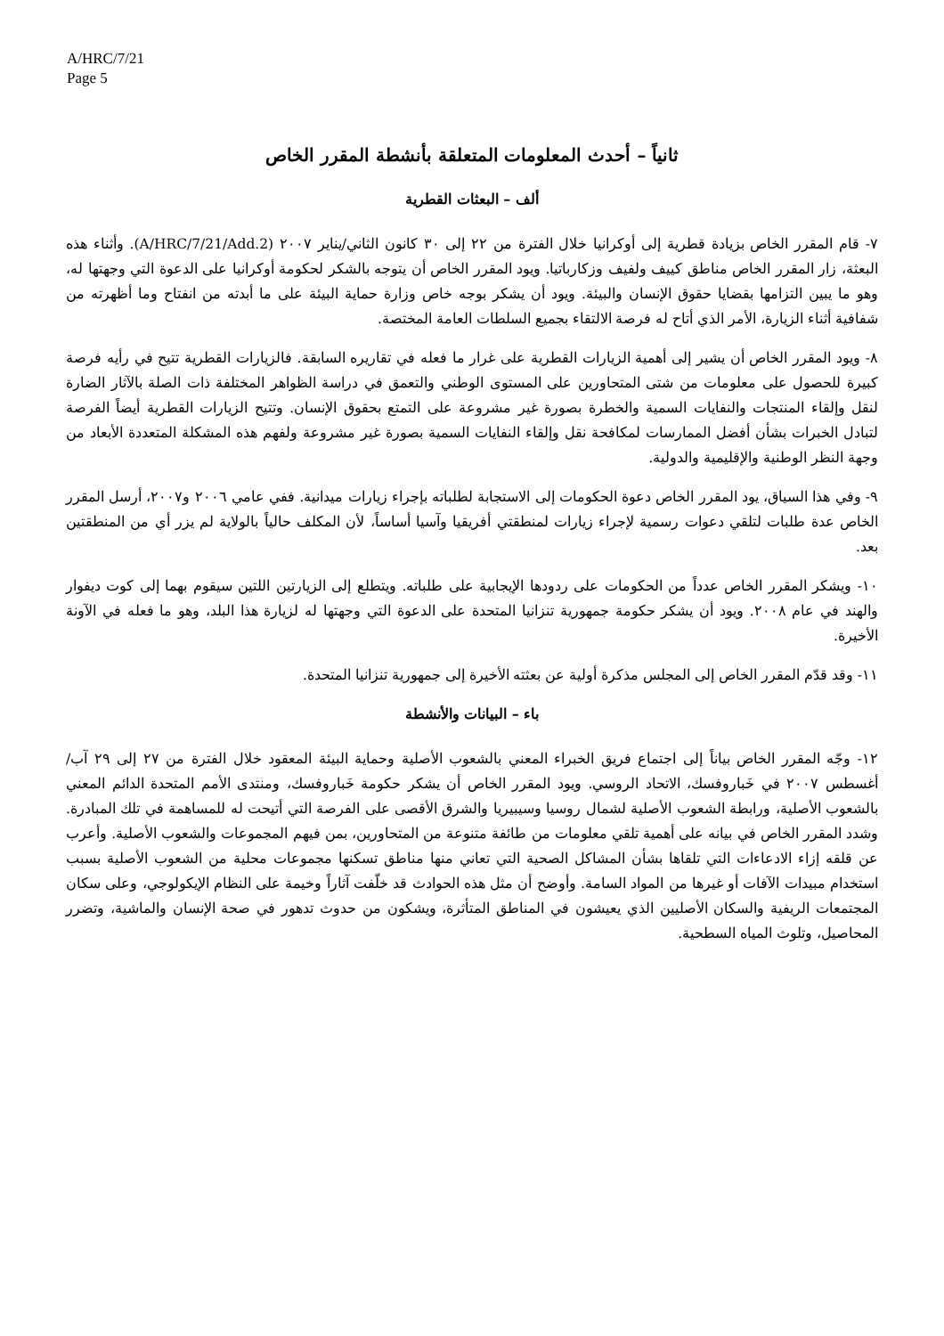A/HRC/7/21
Page 5
ثانياً – أحدث المعلومات المتعلقة بأنشطة المقرر الخاص
ألف – البعثات القطرية
٧- قام المقرر الخاص بزيادة قطرية إلى أوكرانيا خلال الفترة من ٢٢ إلى ٣٠ كانون الثاني/يناير ٢٠٠٧ (A/HRC/7/21/Add.2). وأثناء هذه البعثة، زار المقرر الخاص مناطق كييف ولفيف وزكارباتيا. ويود المقرر الخاص أن يتوجه بالشكر لحكومة أوكرانيا على الدعوة التي وجهتها له، وهو ما يبين التزامها بقضايا حقوق الإنسان والبيئة. ويود أن يشكر بوجه خاص وزارة حماية البيئة على ما أبدته من انفتاح وما أظهرته من شفافية أثناء الزيارة، الأمر الذي أتاح له فرصة الالتقاء بجميع السلطات العامة المختصة.
٨- ويود المقرر الخاص أن يشير إلى أهمية الزيارات القطرية على غرار ما فعله في تقاريره السابقة. فالزيارات القطرية تتيح في رأيه فرصة كبيرة للحصول على معلومات من شتى المتحاورين على المستوى الوطني والتعمق في دراسة الظواهر المختلفة ذات الصلة بالآثار الضارة لنقل وإلقاء المنتجات والنفايات السمية والخطرة بصورة غير مشروعة على التمتع بحقوق الإنسان. وتتيح الزيارات القطرية أيضاً الفرصة لتبادل الخبرات بشأن أفضل الممارسات لمكافحة نقل وإلقاء النفايات السمية بصورة غير مشروعة ولفهم هذه المشكلة المتعددة الأبعاد من وجهة النظر الوطنية والإقليمية والدولية.
٩- وفي هذا السياق، يود المقرر الخاص دعوة الحكومات إلى الاستجابة لطلباته بإجراء زيارات ميدانية. ففي عامي ٢٠٠٦ و٢٠٠٧، أرسل المقرر الخاص عدة طلبات لتلقي دعوات رسمية لإجراء زيارات لمنطقتي أفريقيا وآسيا أساساً، لأن المكلف حالياً بالولاية لم يزر أي من المنطقتين بعد.
١٠- ويشكر المقرر الخاص عدداً من الحكومات على ردودها الإيجابية على طلباته. ويتطلع إلى الزيارتين اللتين سيقوم بهما إلى كوت ديفوار والهند في عام ٢٠٠٨. ويود أن يشكر حكومة جمهورية تنزانيا المتحدة على الدعوة التي وجهتها له لزيارة هذا البلد، وهو ما فعله في الآونة الأخيرة.
١١- وقد قدّم المقرر الخاص إلى المجلس مذكرة أولية عن بعثته الأخيرة إلى جمهورية تنزانيا المتحدة.
باء – البيانات والأنشطة
١٢- وجّه المقرر الخاص بياناً إلى اجتماع فريق الخبراء المعني بالشعوب الأصلية وحماية البيئة المعقود خلال الفترة من ٢٧ إلى ٢٩ آب/أغسطس ٢٠٠٧ في خَباروفسك، الاتحاد الروسي. ويود المقرر الخاص أن يشكر حكومة خَباروفسك، ومنتدى الأمم المتحدة الدائم المعني بالشعوب الأصلية، ورابطة الشعوب الأصلية لشمال روسيا وسيبيريا والشرق الأقصى على الفرصة التي أتيحت له للمساهمة في تلك المبادرة. وشدد المقرر الخاص في بيانه على أهمية تلقي معلومات من طائفة متنوعة من المتحاورين، بمن فيهم المجموعات والشعوب الأصلية. وأعرب عن قلقه إزاء الادعاءات التي تلقاها بشأن المشاكل الصحية التي تعاني منها مناطق تسكنها مجموعات محلية من الشعوب الأصلية بسبب استخدام مبيدات الآفات أو غيرها من المواد السامة. وأوضح أن مثل هذه الحوادث قد خلّفت آثاراً وخيمة على النظام الإيكولوجي، وعلى سكان المجتمعات الريفية والسكان الأصليين الذي يعيشون في المناطق المتأثرة، ويشكون من حدوث تدهور في صحة الإنسان والماشية، وتضرر المحاصيل، وتلوث المياه السطحية.